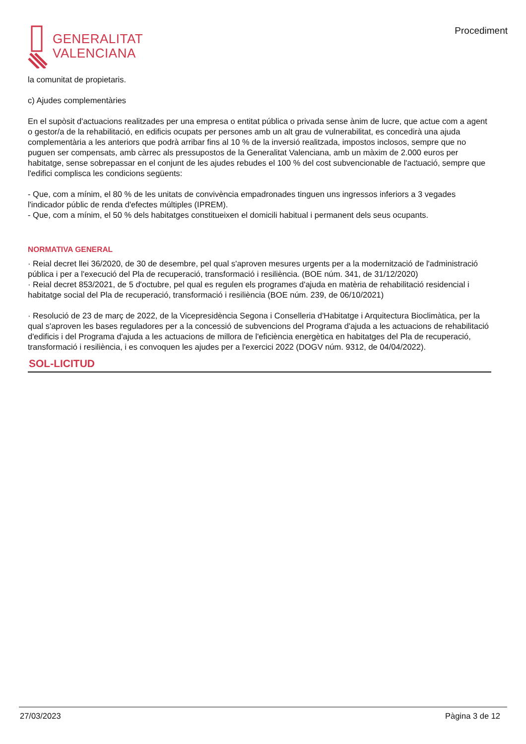GENERALITAT
VALENCIANA
Procediment
la comunitat de propietaris.
c) Ajudes complementàries
En el supòsit d'actuacions realitzades per una empresa o entitat pública o privada sense ànim de lucre, que actue com a agent o gestor/a de la rehabilitació, en edificis ocupats per persones amb un alt grau de vulnerabilitat, es concedirà una ajuda complementària a les anteriors que podrà arribar fins al 10 % de la inversió realitzada, impostos inclosos, sempre que no puguen ser compensats, amb càrrec als pressupostos de la Generalitat Valenciana, amb un màxim de 2.000 euros per habitatge, sense sobrepassar en el conjunt de les ajudes rebudes el 100 % del cost subvencionable de l'actuació, sempre que l'edifici complisca les condicions següents:
- Que, com a mínim, el 80 % de les unitats de convivència empadronades tinguen uns ingressos inferiors a 3 vegades l'indicador públic de renda d'efectes múltiples (IPREM).
- Que, com a mínim, el 50 % dels habitatges constitueixen el domicili habitual i permanent dels seus ocupants.
NORMATIVA GENERAL
· Reial decret llei 36/2020, de 30 de desembre, pel qual s'aproven mesures urgents per a la modernització de l'administració pública i per a l'execució del Pla de recuperació, transformació i resiliència. (BOE núm. 341, de 31/12/2020)
· Reial decret 853/2021, de 5 d'octubre, pel qual es regulen els programes d'ajuda en matèria de rehabilitació residencial i habitatge social del Pla de recuperació, transformació i resiliència (BOE núm. 239, de 06/10/2021)
· Resolució de 23 de març de 2022, de la Vicepresidència Segona i Conselleria d'Habitatge i Arquitectura Bioclimàtica, per la qual s'aproven les bases reguladores per a la concessió de subvencions del Programa d'ajuda a les actuacions de rehabilitació d'edificis i del Programa d'ajuda a les actuacions de millora de l'eficiència energètica en habitatges del Pla de recuperació, transformació i resiliència, i es convoquen les ajudes per a l'exercici 2022 (DOGV núm. 9312, de 04/04/2022).
SOL-LICITUD
27/03/2023 Pàgina 3 de 12